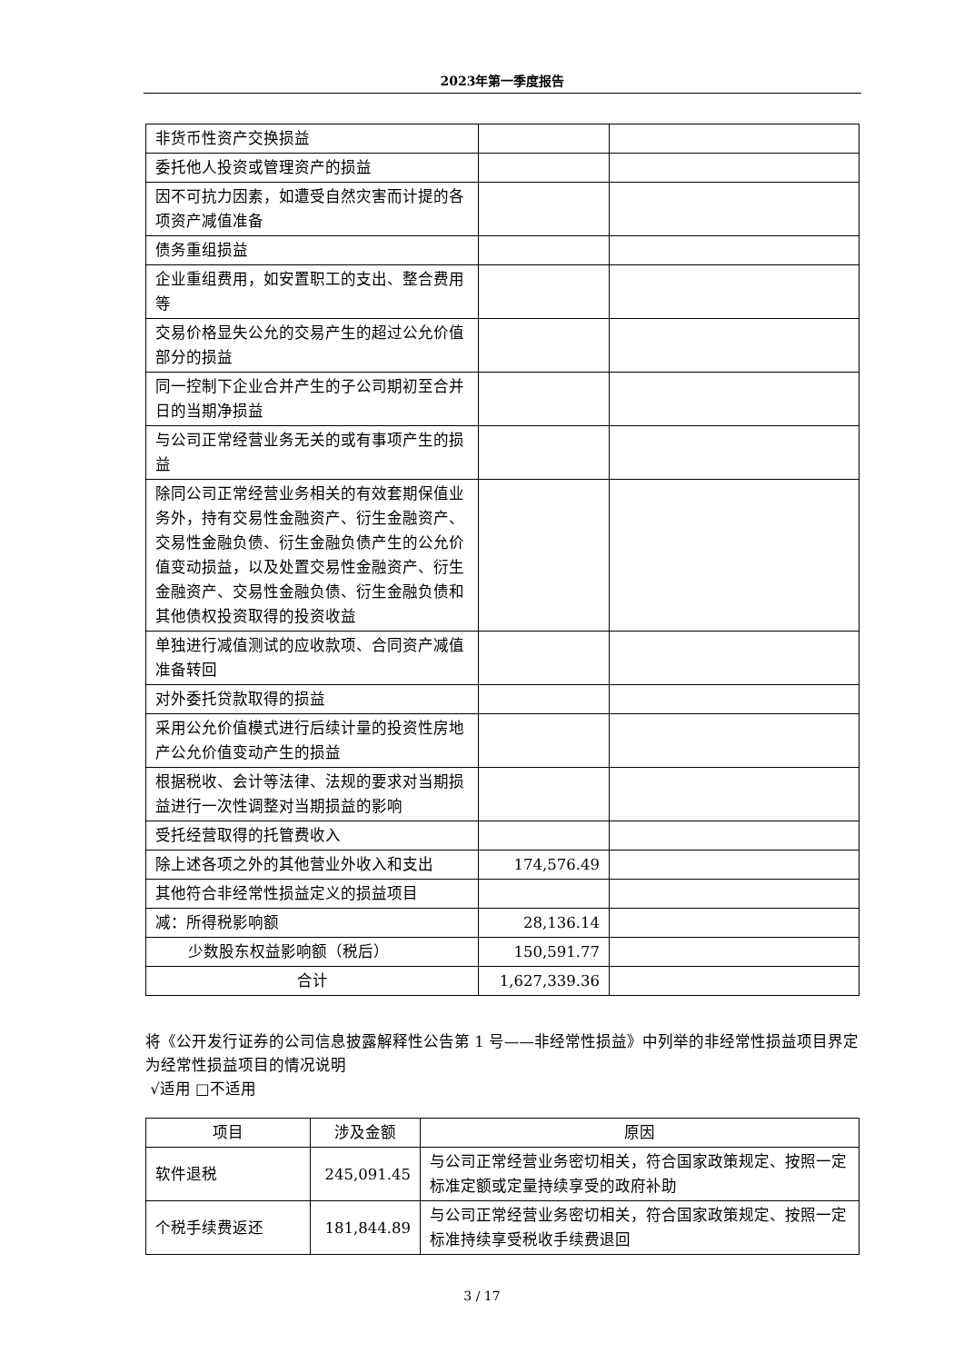2023年第一季度报告
| 非货币性资产交换损益 | | |
| 委托他人投资或管理资产的损益 | | |
| 因不可抗力因素，如遭受自然灾害而计提的各项资产减值准备 | | |
| 债务重组损益 | | |
| 企业重组费用，如安置职工的支出、整合费用等 | | |
| 交易价格显失公允的交易产生的超过公允价值部分的损益 | | |
| 同一控制下企业合并产生的子公司期初至合并日的当期净损益 | | |
| 与公司正常经营业务无关的或有事项产生的损益 | | |
| 除同公司正常经营业务相关的有效套期保值业务外，持有交易性金融资产、衍生金融资产、交易性金融负债、衍生金融负债产生的公允价值变动损益，以及处置交易性金融资产、衍生金融资产、交易性金融负债、衍生金融负债和其他债权投资取得的投资收益 | | |
| 单独进行减值测试的应收款项、合同资产减值准备转回 | | |
| 对外委托贷款取得的损益 | | |
| 采用公允价值模式进行后续计量的投资性房地产公允价值变动产生的损益 | | |
| 根据税收、会计等法律、法规的要求对当期损益进行一次性调整对当期损益的影响 | | |
| 受托经营取得的托管费收入 | | |
| 除上述各项之外的其他营业外收入和支出 | 174,576.49 | |
| 其他符合非经常性损益定义的损益项目 | | |
| 减：所得税影响额 | 28,136.14 | |
| 少数股东权益影响额（税后） | 150,591.77 | |
| 合计 | 1,627,339.36 | |
将《公开发行证券的公司信息披露解释性公告第 1 号——非经常性损益》中列举的非经常性损益项目界定为经常性损益项目的情况说明
√适用 □不适用
| 项目 | 涉及金额 | 原因 |
| --- | --- | --- |
| 软件退税 | 245,091.45 | 与公司正常经营业务密切相关，符合国家政策规定、按照一定标准定额或定量持续享受的政府补助 |
| 个税手续费返还 | 181,844.89 | 与公司正常经营业务密切相关，符合国家政策规定、按照一定标准持续享受税收手续费退回 |
3 / 17